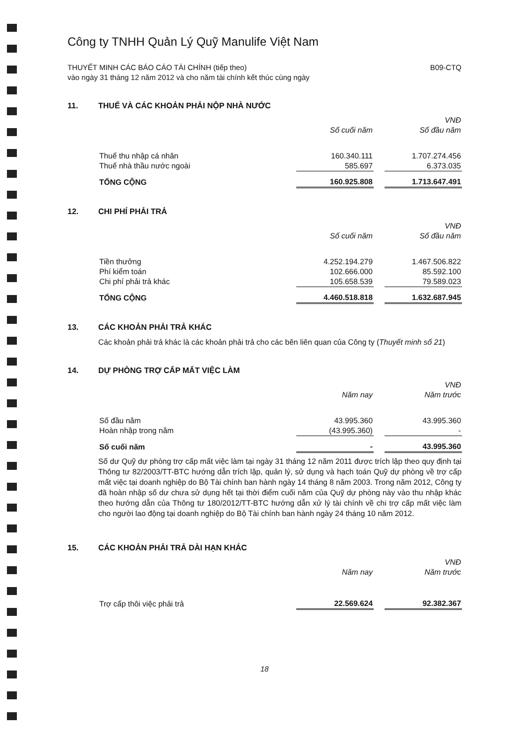Công ty TNHH Quản Lý Quỹ Manulife Việt Nam
THUYẾT MINH CÁC BÁO CÁO TÀI CHÍNH (tiếp theo)
vào ngày 31 tháng 12 năm 2012 và cho năm tài chính kết thúc cùng ngày
B09-CTQ
11. THUẾ VÀ CÁC KHOẢN PHẢI NỘP NHÀ NƯỚC
| | | | VNĐ |
| --- | --- | --- | --- |
| | Số cuối năm | | Số đầu năm |
| Thuế thu nhập cá nhân | 160.340.111 | | 1.707.274.456 |
| Thuế nhà thầu nước ngoài | 585.697 | | 6.373.035 |
| TỔNG CỘNG | 160.925.808 | | 1.713.647.491 |
12. CHI PHÍ PHẢI TRẢ
| | | | VNĐ |
| --- | --- | --- | --- |
| | Số cuối năm | | Số đầu năm |
| Tiền thưởng | 4.252.194.279 | | 1.467.506.822 |
| Phí kiểm toán | 102.666.000 | | 85.592.100 |
| Chi phí phải trả khác | 105.658.539 | | 79.589.023 |
| TỔNG CỘNG | 4.460.518.818 | | 1.632.687.945 |
13. CÁC KHOẢN PHẢI TRẢ KHÁC
Các khoản phải trả khác là các khoản phải trả cho các bên liên quan của Công ty (Thuyết minh số 21)
14. DỰ PHÒNG TRỢ CẤP MẤT VIỆC LÀM
| | | | VNĐ |
| --- | --- | --- | --- |
| | Năm nay | | Năm trước |
| Số đầu năm | 43.995.360 | | 43.995.360 |
| Hoàn nhập trong năm | (43.995.360) | | - |
| Số cuối năm | - | | 43.995.360 |
Số dư Quỹ dự phòng trợ cấp mất việc làm tại ngày 31 tháng 12 năm 2011 được trích lập theo quy định tại Thông tư 82/2003/TT-BTC hướng dẫn trích lập, quản lý, sử dụng và hạch toán Quỹ dự phòng về trợ cấp mất việc tại doanh nghiệp do Bộ Tài chính ban hành ngày 14 tháng 8 năm 2003. Trong năm 2012, Công ty đã hoàn nhập số dư chưa sử dụng hết tại thời điểm cuối năm của Quỹ dự phòng này vào thu nhập khác theo hướng dẫn của Thông tư 180/2012/TT-BTC hướng dẫn xử lý tài chính về chi trợ cấp mất việc làm cho người lao động tại doanh nghiệp do Bộ Tài chính ban hành ngày 24 tháng 10 năm 2012.
15. CÁC KHOẢN PHẢI TRẢ DÀI HẠN KHÁC
| | | | VNĐ |
| --- | --- | --- | --- |
| | Năm nay | | Năm trước |
| Trợ cấp thôi việc phải trả | 22.569.624 | | 92.382.367 |
18